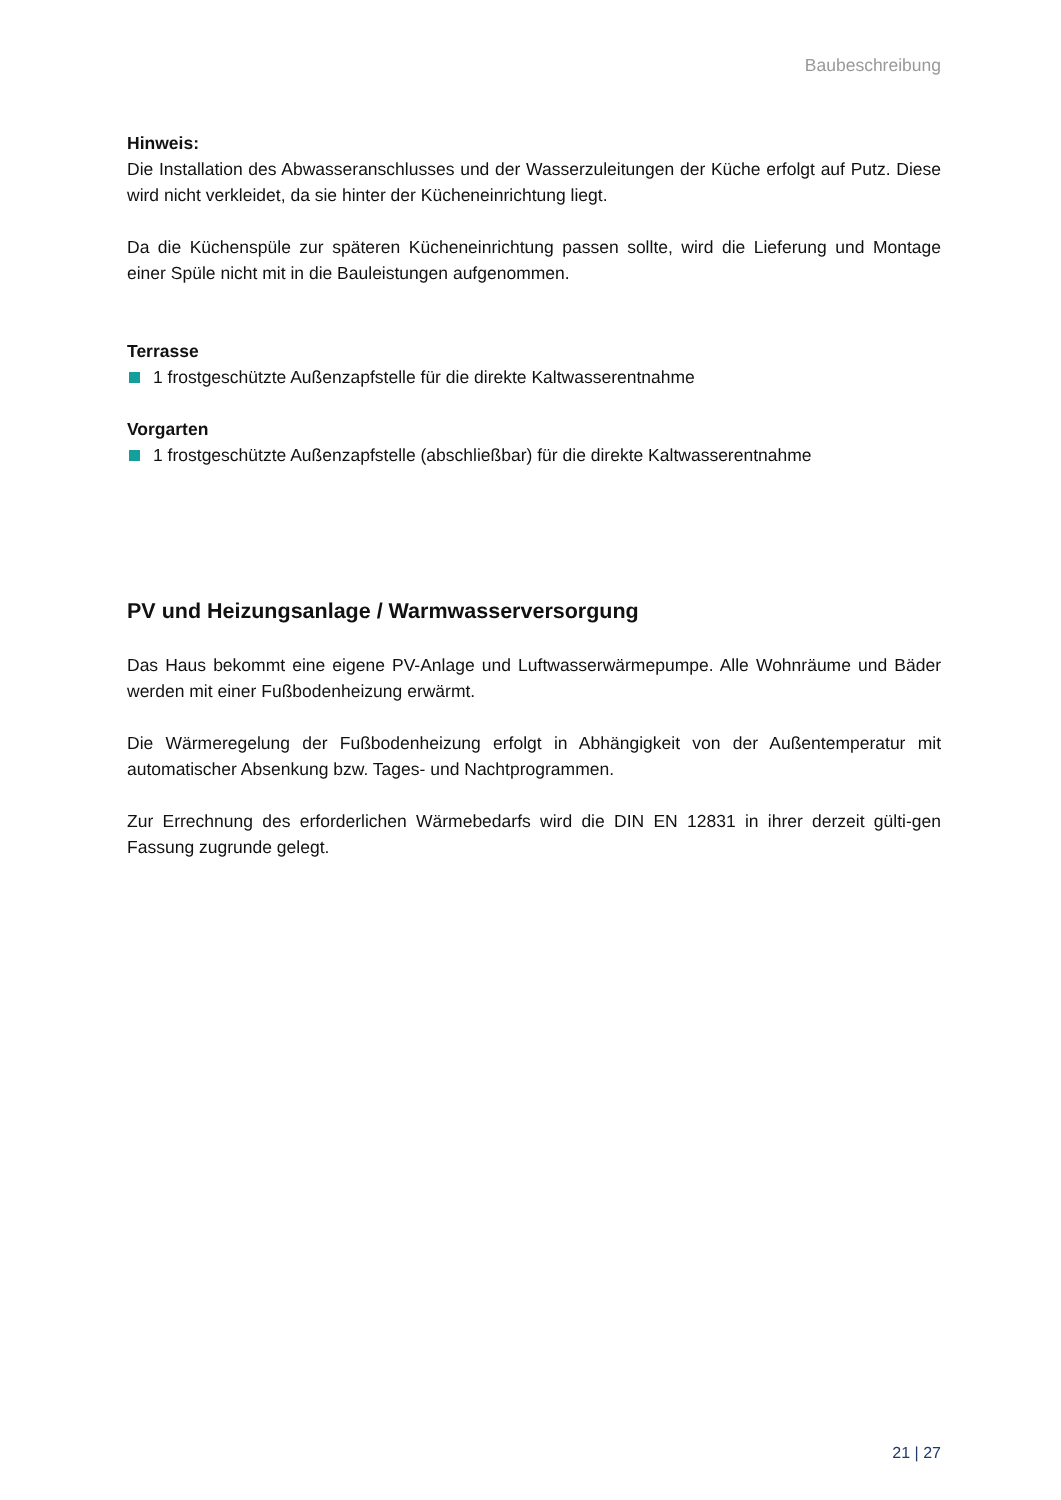Baubeschreibung
Hinweis:
Die Installation des Abwasseranschlusses und der Wasserzuleitungen der Küche erfolgt auf Putz. Diese wird nicht verkleidet, da sie hinter der Kücheneinrichtung liegt.
Da die Küchenspüle zur späteren Kücheneinrichtung passen sollte, wird die Lieferung und Montage einer Spüle nicht mit in die Bauleistungen aufgenommen.
Terrasse
1 frostgeschützte Außenzapfstelle für die direkte Kaltwasserentnahme
Vorgarten
1 frostgeschützte Außenzapfstelle (abschließbar) für die direkte Kaltwasserentnahme
PV und Heizungsanlage / Warmwasserversorgung
Das Haus bekommt eine eigene PV-Anlage und Luftwasserwärmepumpe. Alle Wohnräume und Bäder werden mit einer Fußbodenheizung erwärmt.
Die Wärmeregelung der Fußbodenheizung erfolgt in Abhängigkeit von der Außentemperatur mit automatischer Absenkung bzw. Tages- und Nachtprogrammen.
Zur Errechnung des erforderlichen Wärmebedarfs wird die DIN EN 12831 in ihrer derzeit gülti-gen Fassung zugrunde gelegt.
21 | 27